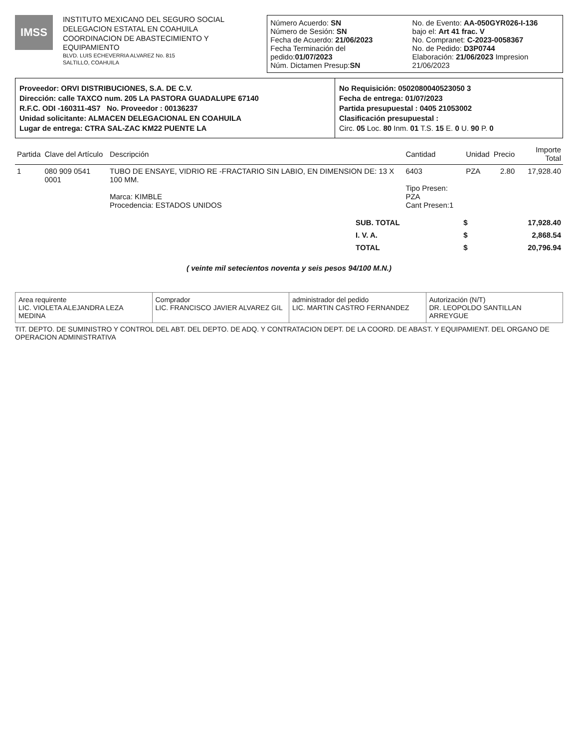IMSS
INSTITUTO MEXICANO DEL SEGURO SOCIAL
DELEGACION ESTATAL EN COAHUILA
COORDINACION DE ABASTECIMIENTO Y EQUIPAMIENTO
BLVD. LUIS ECHEVERRIA ALVAREZ No. 815
SALTILLO, COAHUILA
Número Acuerdo: SN
Número de Sesión: SN
Fecha de Acuerdo: 21/06/2023
Fecha Terminación del pedido:01/07/2023
Núm. Dictamen Presup:SN
No. de Evento: AA-050GYR026-I-136
bajo el: Art 41 frac. V
No. Compranet: C-2023-0058367
No. de Pedido: D3P0744
Elaboración: 21/06/2023 Impresion 21/06/2023
Proveedor: ORVI DISTRIBUCIONES, S.A. DE C.V.
Dirección: calle TAXCO num. 205 LA PASTORA GUADALUPE 67140
R.F.C. ODI -160311-4S7 No. Proveedor : 00136237
Unidad solicitante: ALMACEN DELEGACIONAL EN COAHUILA
Lugar de entrega: CTRA SAL-ZAC KM22 PUENTE LA
No Requisición: 0502080040523050 3
Fecha de entrega: 01/07/2023
Partida presupuestal : 0405 21053002
Clasificación presupuestal :
Circ. 05 Loc. 80 Inm. 01 T.S. 15 E. 0 U. 90 P. 0
| Partida | Clave del Artículo | Descripción | Cantidad | Unidad | Precio | Importe Total |
| --- | --- | --- | --- | --- | --- | --- |
| 1 | 080 909 0541 0001 | TUBO DE ENSAYE, VIDRIO RE -FRACTARIO SIN LABIO, EN DIMENSION DE: 13 X 100 MM. Marca: KIMBLE Procedencia: ESTADOS UNIDOS | 6403 Tipo Presen: PZA Cant Presen:1 | PZA | 2.80 | 17,928.40 |
| SUB. TOTAL | $ | 17,928.40 |
| I. V. A. | $ | 2,868.54 |
| TOTAL | $ | 20,796.94 |
( veinte mil setecientos noventa y seis pesos 94/100 M.N.)
Area requirente
LIC. VIOLETA ALEJANDRA LEZA MEDINA
Comprador
LIC. FRANCISCO JAVIER ALVAREZ GIL
administrador del pedido
LIC. MARTIN CASTRO FERNANDEZ
Autorización (N/T)
DR. LEOPOLDO SANTILLAN ARREYGUE
TIT. DEPTO. DE SUMINISTRO Y CONTROL DEL ABT. DEL DEPTO. DE ADQ. Y CONTRATACION DEPT. DE LA COORD. DE ABAST. Y EQUIPAMIENT. DEL ORGANO DE OPERACION ADMINISTRATIVA